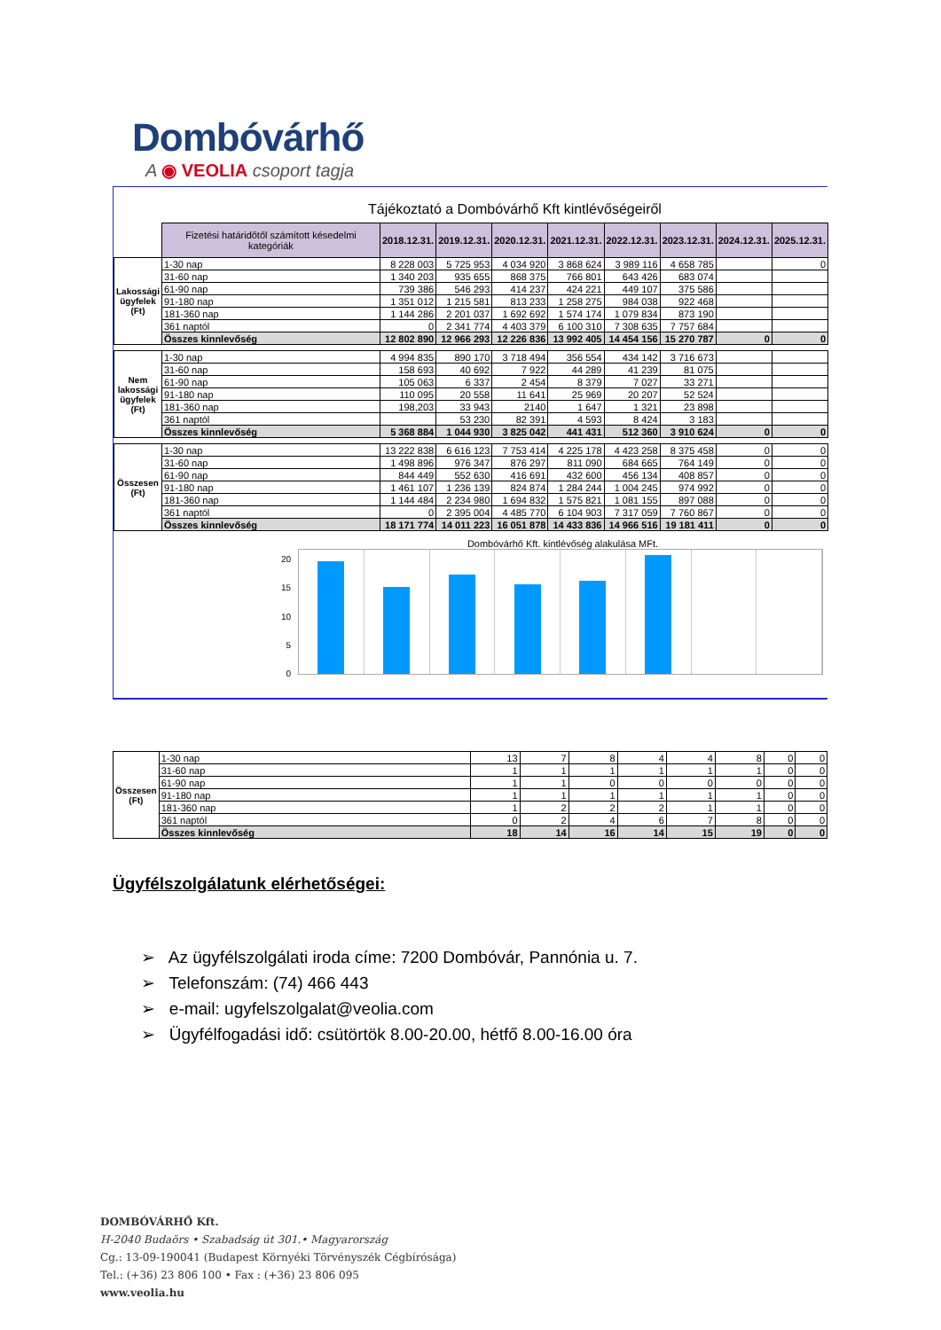Dombóvárhő
A ◉ VEOLIA csoport tagja
Tájékoztató a Dombóvárhő Kft kintlévőségeiről
| | Fizetési határidőtől számított késedelmi kategóriák | 2018.12.31. | 2019.12.31. | 2020.12.31. | 2021.12.31. | 2022.12.31. | 2023.12.31. | 2024.12.31. | 2025.12.31. |
| Lakossági ügyfelek (Ft) | 1-30 nap | 8 228 003 | 5 725 953 | 4 034 920 | 3 868 624 | 3 989 116 | 4 658 785 | | 0 |
| | 31-60 nap | 1 340 203 | 935 655 | 868 375 | 766 801 | 643 426 | 683 074 | | |
| | 61-90 nap | 739 386 | 546 293 | 414 237 | 424 221 | 449 107 | 375 586 | | |
| | 91-180 nap | 1 351 012 | 1 215 581 | 813 233 | 1 258 275 | 984 038 | 922 468 | | |
| | 181-360 nap | 1 144 286 | 2 201 037 | 1 692 692 | 1 574 174 | 1 079 834 | 873 190 | | |
| | 361 naptól | 0 | 2 341 774 | 4 403 379 | 6 100 310 | 7 308 635 | 7 757 684 | | |
| | Összes kinnlevőség | 12 802 890 | 12 966 293 | 12 226 836 | 13 992 405 | 14 454 156 | 15 270 787 | 0 | 0 |
| Nem lakossági ügyfelek (Ft) | 1-30 nap | 4 994 835 | 890 170 | 3 718 494 | 356 554 | 434 142 | 3 716 673 | | |
| | 31-60 nap | 158 693 | 40 692 | 7 922 | 44 289 | 41 239 | 81 075 | | |
| | 61-90 nap | 105 063 | 6 337 | 2 454 | 8 379 | 7 027 | 33 271 | | |
| | 91-180 nap | 110 095 | 20 558 | 11 641 | 25 969 | 20 207 | 52 524 | | |
| | 181-360 nap | 198,203 | 33 943 | 2140 | 1 647 | 1 321 | 23 898 | | |
| | 361 naptól | | 53 230 | 82 391 | 4 593 | 8 424 | 3 183 | | |
| | Összes kinnlevőség | 5 368 884 | 1 044 930 | 3 825 042 | 441 431 | 512 360 | 3 910 624 | 0 | 0 |
| Összesen (Ft) | 1-30 nap | 13 222 838 | 6 616 123 | 7 753 414 | 4 225 178 | 4 423 258 | 8 375 458 | 0 | 0 |
| | 31-60 nap | 1 498 896 | 976 347 | 876 297 | 811 090 | 684 665 | 764 149 | 0 | 0 |
| | 61-90 nap | 844 449 | 552 630 | 416 691 | 432 600 | 456 134 | 408 857 | 0 | 0 |
| | 91-180 nap | 1 461 107 | 1 236 139 | 824 874 | 1 284 244 | 1 004 245 | 974 992 | 0 | 0 |
| | 181-360 nap | 1 144 484 | 2 234 980 | 1 694 832 | 1 575 821 | 1 081 155 | 897 088 | 0 | 0 |
| | 361 naptól | 0 | 2 395 004 | 4 485 770 | 6 104 903 | 7 317 059 | 7 760 867 | 0 | 0 |
| | Összes kinnlevőség | 18 171 774 | 14 011 223 | 16 051 878 | 14 433 836 | 14 966 516 | 19 181 411 | 0 | 0 |
20
15
10
5
0
Dombóvárhő Kft. kintlévőség alakulása MFt.
| Összesen (Ft) | 1-30 nap | 13 | 7 | 8 | 4 | 4 | 8 | 0 | 0 |
| | 31-60 nap | 1 | 1 | 1 | 1 | 1 | 1 | 0 | 0 |
| | 61-90 nap | 1 | 1 | 0 | 0 | 0 | 0 | 0 | 0 |
| | 91-180 nap | 1 | 1 | 1 | 1 | 1 | 1 | 0 | 0 |
| | 181-360 nap | 1 | 2 | 2 | 2 | 1 | 1 | 0 | 0 |
| | 361 naptól | 0 | 2 | 4 | 6 | 7 | 8 | 0 | 0 |
| | Összes kinnlevőség | 18 | 14 | 16 | 14 | 15 | 19 | 0 | 0 |
Ügyfélszolgálatunk elérhetőségei:
➢ Az ügyfélszolgálati iroda címe: 7200 Dombóvár, Pannónia u. 7.
➢ Telefonszám: (74) 466 443
➢ e-mail: ugyfelszolgalat@veolia.com
➢ Ügyfélfogadási idő: csütörtök 8.00-20.00, hétfő 8.00-16.00 óra
DOMBÓVÁRHŐ Kft.
H-2040 Budaörs • Szabadság út 301.• Magyarország
Cg.: 13-09-190041 (Budapest Környéki Törvényszék Cégbírósága)
Tel.: (+36) 23 806 100 • Fax : (+36) 23 806 095
www.veolia.hu